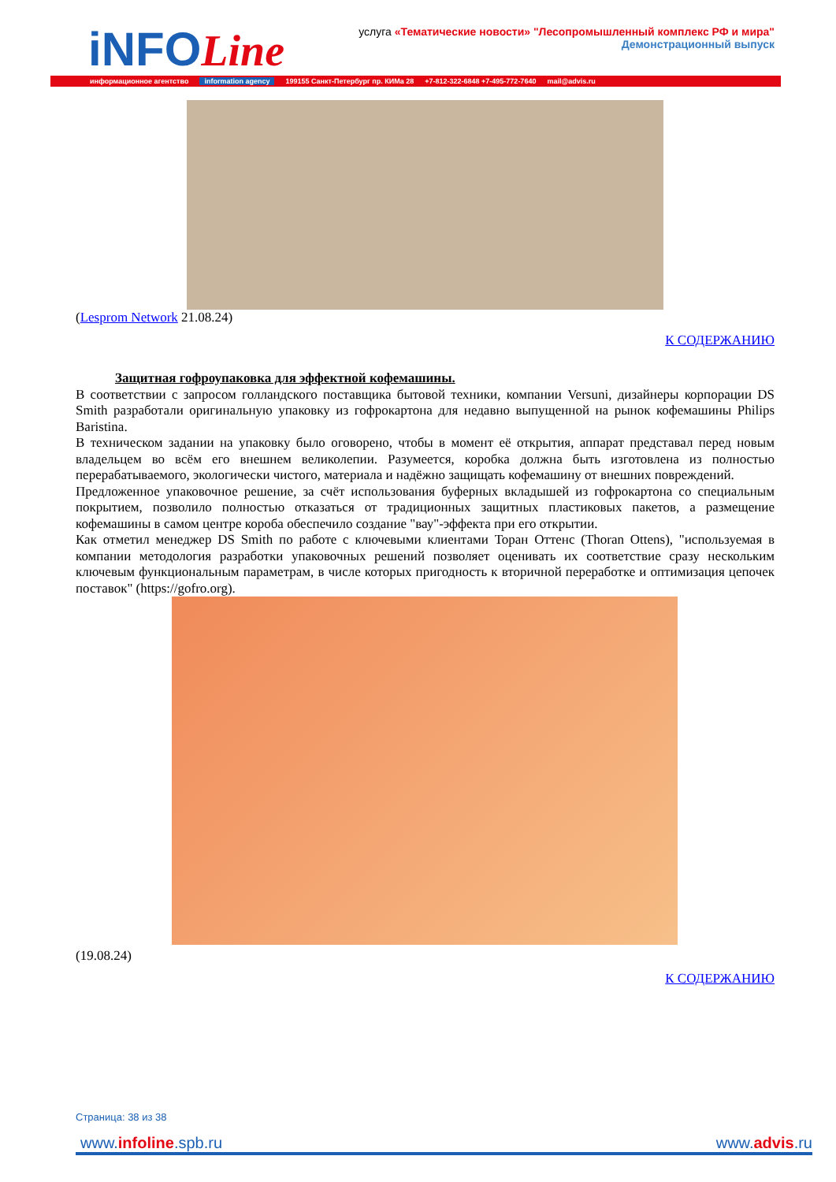iNFOLine
услуга «Тематические новости» "Лесопромышленный комплекс РФ и мира"
Демонстрационный выпуск
информационное агентство information agency 199155 Санкт-Петербург пр. КИМа 28 +7-812-322-6848 +7-495-772-7640 mail@advis.ru
(Lesprom Network 21.08.24)
К СОДЕРЖАНИЮ
Защитная гофроупаковка для эффектной кофемашины.
В соответствии с запросом голландского поставщика бытовой техники, компании Versuni, дизайнеры корпорации DS Smith разработали оригинальную упаковку из гофрокартона для недавно выпущенной на рынок кофемашины Philips Baristina.
В техническом задании на упаковку было оговорено, чтобы в момент её открытия, аппарат представал перед новым владельцем во всём его внешнем великолепии. Разумеется, коробка должна быть изготовлена из полностью перерабатываемого, экологически чистого, материала и надёжно защищать кофемашину от внешних повреждений.
Предложенное упаковочное решение, за счёт использования буферных вкладышей из гофрокартона со специальным покрытием, позволило полностью отказаться от традиционных защитных пластиковых пакетов, а размещение кофемашины в самом центре короба обеспечило создание "вау"-эффекта при его открытии.
Как отметил менеджер DS Smith по работе с ключевыми клиентами Торан Оттенс (Thoran Ottens), "используемая в компании методология разработки упаковочных решений позволяет оценивать их соответствие сразу нескольким ключевым функциональным параметрам, в числе которых пригодность к вторичной переработке и оптимизация цепочек поставок" (https://gofro.org).
(19.08.24)
К СОДЕРЖАНИЮ
Страница: 38 из 38
www.infoline.spb.ru www.advis.ru